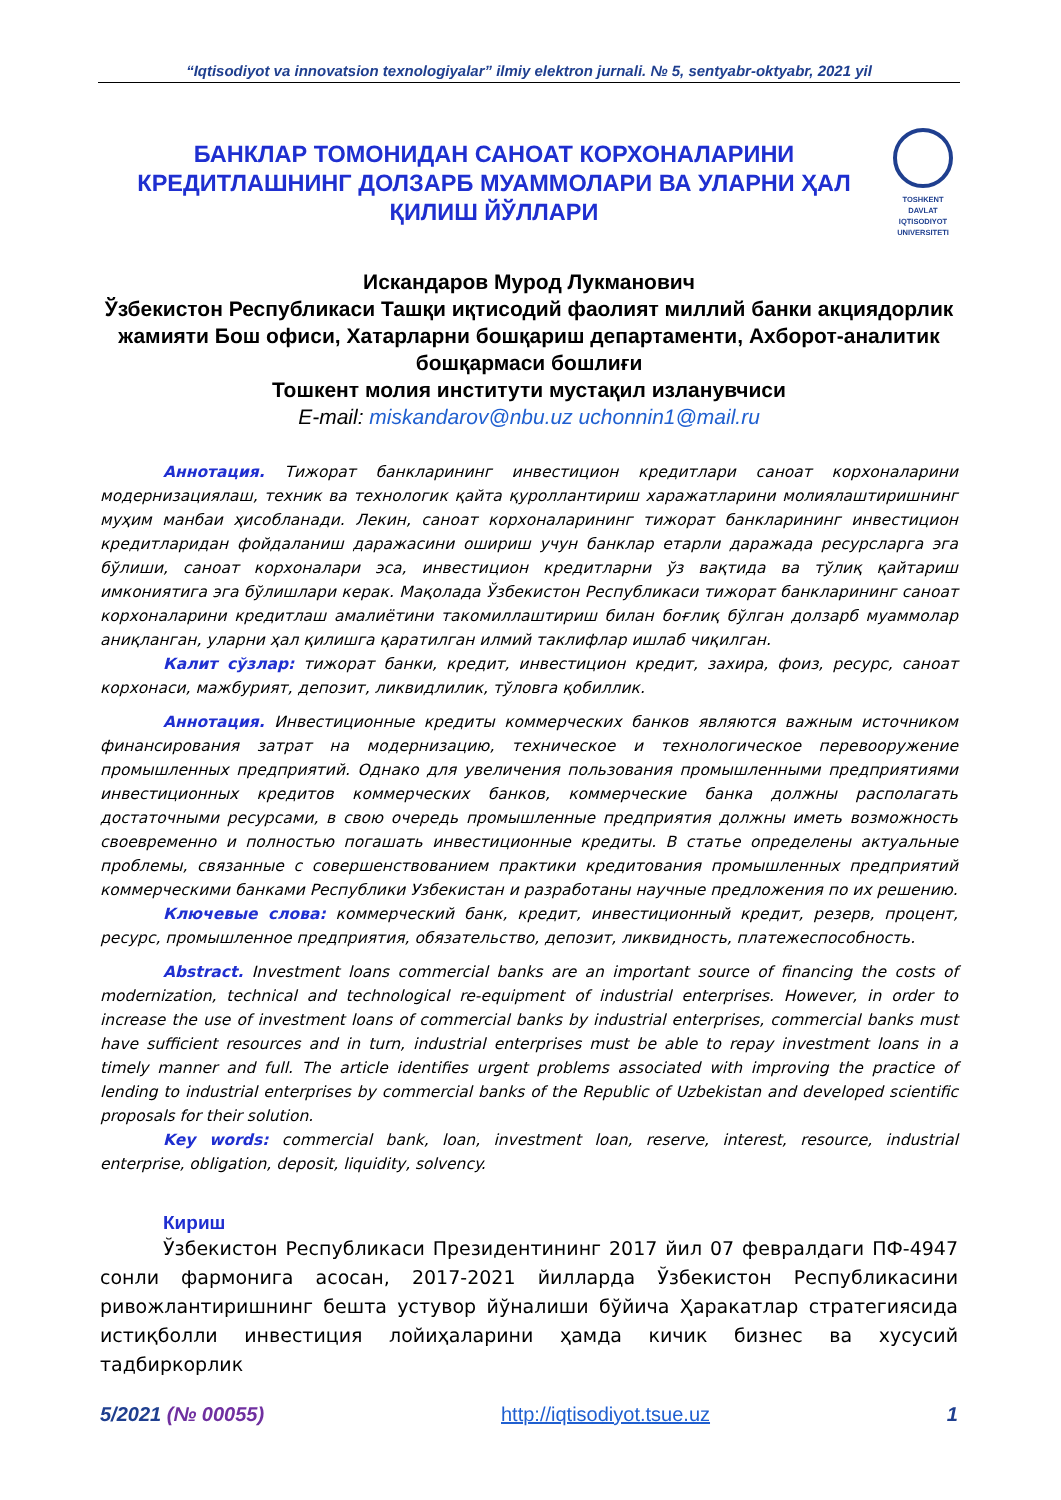“Iqtisodiyot va innovatsion texnologiyalar” ilmiy elektron jurnali. № 5, sentyabr-oktyabr, 2021 yil
БАНКЛАР ТОМОНИДАН САНОАТ КОРХОНАЛАРИНИ КРЕДИТЛАШНИНГ ДОЛЗАРБ МУАММОЛАРИ ВА УЛАРНИ ҲАЛ ҚИЛИШ ЙЎЛЛАРИ
TOSHKENT
DAVLAT
IQTISODIYOT
UNIVERSITETI
Искандаров Мурод Лукманович
Ўзбекистон Республикаси Ташқи иқтисодий фаолият миллий банки акциядорлик жамияти Бош офиси, Хатарларни бошқариш департаменти, Ахборот-аналитик бошқармаси бошлиғи
Тошкент молия институти мустақил изланувчиси
E-mail: miskandarov@nbu.uz uchonnin1@mail.ru
Аннотация. Тижорат банкларининг инвестицион кредитлари саноат корхоналарини модернизациялаш, техник ва технологик қайта қуроллантириш харажатларини молиялаштиришнинг муҳим манбаи ҳисобланади. Лекин, саноат корхоналарининг тижорат банкларининг инвестицион кредитларидан фойдаланиш даражасини ошириш учун банклар етарли даражада ресурсларга эга бўлиши, саноат корхоналари эса, инвестицион кредитларни ўз вақтида ва тўлиқ қайтариш имкониятига эга бўлишлари керак. Мақолада Ўзбекистон Республикаси тижорат банкларининг саноат корхоналарини кредитлаш амалиётини такомиллаштириш билан боғлиқ бўлган долзарб муаммолар аниқланган, уларни ҳал қилишга қаратилган илмий таклифлар ишлаб чиқилган.
Калит сўзлар: тижорат банки, кредит, инвестицион кредит, захира, фоиз, ресурс, саноат корхонаси, мажбурият, депозит, ликвидлилик, тўловга қобиллик.
Аннотация. Инвестиционные кредиты коммерческих банков являются важным источником финансирования затрат на модернизацию, техническое и технологическое перевооружение промышленных предприятий. Однако для увеличения пользования промышленными предприятиями инвестиционных кредитов коммерческих банков, коммерческие банка должны располагать достаточными ресурсами, в свою очередь промышленные предприятия должны иметь возможность своевременно и полностью погашать инвестиционные кредиты. В статье определены актуальные проблемы, связанные с совершенствованием практики кредитования промышленных предприятий коммерческими банками Республики Узбекистан и разработаны научные предложения по их решению.
Ключевые слова: коммерческий банк, кредит, инвестиционный кредит, резерв, процент, ресурс, промышленное предприятия, обязательство, депозит, ликвидность, платежеспособность.
Abstract. Investment loans commercial banks are an important source of financing the costs of modernization, technical and technological re-equipment of industrial enterprises. However, in order to increase the use of investment loans of commercial banks by industrial enterprises, commercial banks must have sufficient resources and in turn, industrial enterprises must be able to repay investment loans in a timely manner and full. The article identifies urgent problems associated with improving the practice of lending to industrial enterprises by commercial banks of the Republic of Uzbekistan and developed scientific proposals for their solution.
Key words: commercial bank, loan, investment loan, reserve, interest, resource, industrial enterprise, obligation, deposit, liquidity, solvency.
Кириш
Ўзбекистон Республикаси Президентининг 2017 йил 07 февралдаги ПФ-4947 сонли фармонига асосан, 2017-2021 йилларда Ўзбекистон Республикасини ривожлантиришнинг бешта устувор йўналиши бўйича Ҳаракатлар стратегиясида истиқболли инвестиция лойиҳаларини ҳамда кичик бизнес ва хусусий тадбиркорлик
5/2021 (№ 00055) http://iqtisodiyot.tsue.uz 1